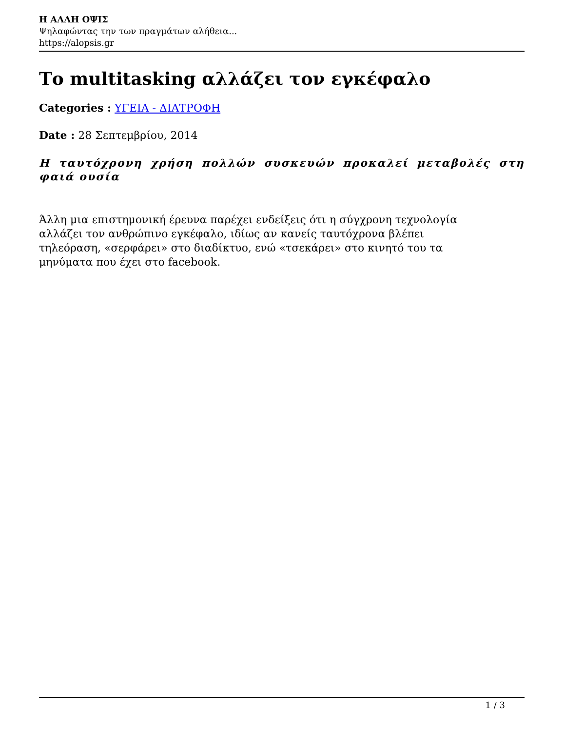Η ΑΛΛΗ ΟΨΙΣ
Ψηλαφώντας την των πραγμάτων αλήθεια...
https://alopsis.gr
Το multitasking αλλάζει τον εγκέφαλο
Categories : ΥΓΕΙΑ - ΔΙΑΤΡΟΦΗ
Date : 28 Σεπτεμβρίου, 2014
Η ταυτόχρονη χρήση πολλών συσκευών προκαλεί μεταβολές στη φαιά ουσία
Άλλη μια επιστημονική έρευνα παρέχει ενδείξεις ότι η σύγχρονη τεχνολογία αλλάζει τον ανθρώπινο εγκέφαλο, ιδίως αν κανείς ταυτόχρονα βλέπει τηλεόραση, «σερφάρει» στο διαδίκτυο, ενώ «τσεκάρει» στο κινητό του τα μηνύματα που έχει στο facebook.
1 / 3